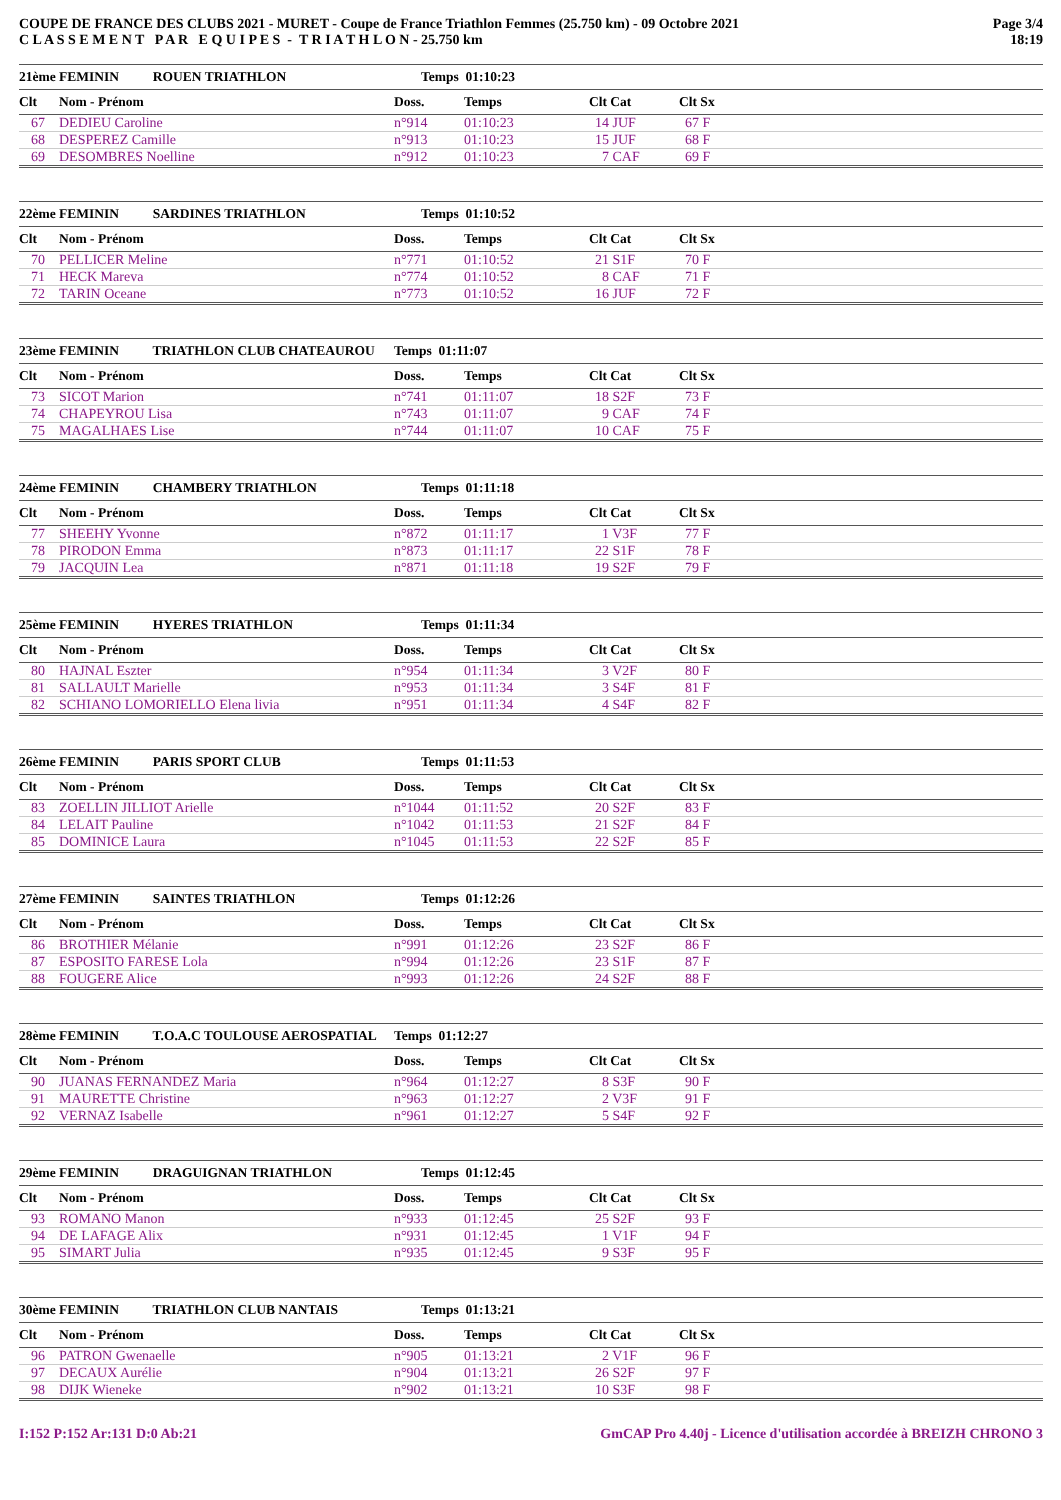COUPE DE FRANCE DES CLUBS 2021 - MURET - Coupe de France Triathlon Femmes (25.750 km) - 09 Octobre 2021
C L A S S E M E N T P A R E Q U I P E S - T R I A T H L O N - 25.750 km
Page 3/4
18:19
| 21ème | FEMININ ROUEN TRIATHLON | Temps 01:10:23 | | | |
| --- | --- | --- | --- | --- | --- |
| Clt | Nom - Prénom | Doss. | Temps | Clt Cat | Clt Sx |
| 67 | DEDIEU Caroline | n°914 | 01:10:23 | 14 JUF | 67 F |
| 68 | DESPEREZ Camille | n°913 | 01:10:23 | 15 JUF | 68 F |
| 69 | DESOMBRES Noelline | n°912 | 01:10:23 | 7 CAF | 69 F |
| 22ème | FEMININ SARDINES TRIATHLON | Temps 01:10:52 | | | |
| --- | --- | --- | --- | --- | --- |
| Clt | Nom - Prénom | Doss. | Temps | Clt Cat | Clt Sx |
| 70 | PELLICER Meline | n°771 | 01:10:52 | 21 S1F | 70 F |
| 71 | HECK Mareva | n°774 | 01:10:52 | 8 CAF | 71 F |
| 72 | TARIN Oceane | n°773 | 01:10:52 | 16 JUF | 72 F |
| 23ème | FEMININ TRIATHLON CLUB CHATEAUROU | Temps 01:11:07 | | | |
| --- | --- | --- | --- | --- | --- |
| Clt | Nom - Prénom | Doss. | Temps | Clt Cat | Clt Sx |
| 73 | SICOT Marion | n°741 | 01:11:07 | 18 S2F | 73 F |
| 74 | CHAPEYROU Lisa | n°743 | 01:11:07 | 9 CAF | 74 F |
| 75 | MAGALHAES Lise | n°744 | 01:11:07 | 10 CAF | 75 F |
| 24ème | FEMININ CHAMBERY TRIATHLON | Temps 01:11:18 | | | |
| --- | --- | --- | --- | --- | --- |
| Clt | Nom - Prénom | Doss. | Temps | Clt Cat | Clt Sx |
| 77 | SHEEHY Yvonne | n°872 | 01:11:17 | 1 V3F | 77 F |
| 78 | PIRODON Emma | n°873 | 01:11:17 | 22 S1F | 78 F |
| 79 | JACQUIN Lea | n°871 | 01:11:18 | 19 S2F | 79 F |
| 25ème | FEMININ HYERES TRIATHLON | Temps 01:11:34 | | | |
| --- | --- | --- | --- | --- | --- |
| Clt | Nom - Prénom | Doss. | Temps | Clt Cat | Clt Sx |
| 80 | HAJNAL Eszter | n°954 | 01:11:34 | 3 V2F | 80 F |
| 81 | SALLAULT Marielle | n°953 | 01:11:34 | 3 S4F | 81 F |
| 82 | SCHIANO LOMORIELLO Elena livia | n°951 | 01:11:34 | 4 S4F | 82 F |
| 26ème | FEMININ PARIS SPORT CLUB | Temps 01:11:53 | | | |
| --- | --- | --- | --- | --- | --- |
| Clt | Nom - Prénom | Doss. | Temps | Clt Cat | Clt Sx |
| 83 | ZOELLIN JILLIOT Arielle | n°1044 | 01:11:52 | 20 S2F | 83 F |
| 84 | LELAIT Pauline | n°1042 | 01:11:53 | 21 S2F | 84 F |
| 85 | DOMINICE Laura | n°1045 | 01:11:53 | 22 S2F | 85 F |
| 27ème | FEMININ SAINTES TRIATHLON | Temps 01:12:26 | | | |
| --- | --- | --- | --- | --- | --- |
| Clt | Nom - Prénom | Doss. | Temps | Clt Cat | Clt Sx |
| 86 | BROTHIER Mélanie | n°991 | 01:12:26 | 23 S2F | 86 F |
| 87 | ESPOSITO FARESE Lola | n°994 | 01:12:26 | 23 S1F | 87 F |
| 88 | FOUGERE Alice | n°993 | 01:12:26 | 24 S2F | 88 F |
| 28ème | FEMININ T.O.A.C TOULOUSE AEROSPATIAL | Temps 01:12:27 | | | |
| --- | --- | --- | --- | --- | --- |
| Clt | Nom - Prénom | Doss. | Temps | Clt Cat | Clt Sx |
| 90 | JUANAS FERNANDEZ Maria | n°964 | 01:12:27 | 8 S3F | 90 F |
| 91 | MAURETTE Christine | n°963 | 01:12:27 | 2 V3F | 91 F |
| 92 | VERNAZ Isabelle | n°961 | 01:12:27 | 5 S4F | 92 F |
| 29ème | FEMININ DRAGUIGNAN TRIATHLON | Temps 01:12:45 | | | |
| --- | --- | --- | --- | --- | --- |
| Clt | Nom - Prénom | Doss. | Temps | Clt Cat | Clt Sx |
| 93 | ROMANO Manon | n°933 | 01:12:45 | 25 S2F | 93 F |
| 94 | DE LAFAGE Alix | n°931 | 01:12:45 | 1 V1F | 94 F |
| 95 | SIMART Julia | n°935 | 01:12:45 | 9 S3F | 95 F |
| 30ème | FEMININ TRIATHLON CLUB NANTAIS | Temps 01:13:21 | | | |
| --- | --- | --- | --- | --- | --- |
| Clt | Nom - Prénom | Doss. | Temps | Clt Cat | Clt Sx |
| 96 | PATRON Gwenaelle | n°905 | 01:13:21 | 2 V1F | 96 F |
| 97 | DECAUX Aurélie | n°904 | 01:13:21 | 26 S2F | 97 F |
| 98 | DIJK Wieneke | n°902 | 01:13:21 | 10 S3F | 98 F |
I:152 P:152 Ar:131 D:0 Ab:21 GmCAP Pro 4.40j - Licence d'utilisation accordée à BREIZH CHRONO 3